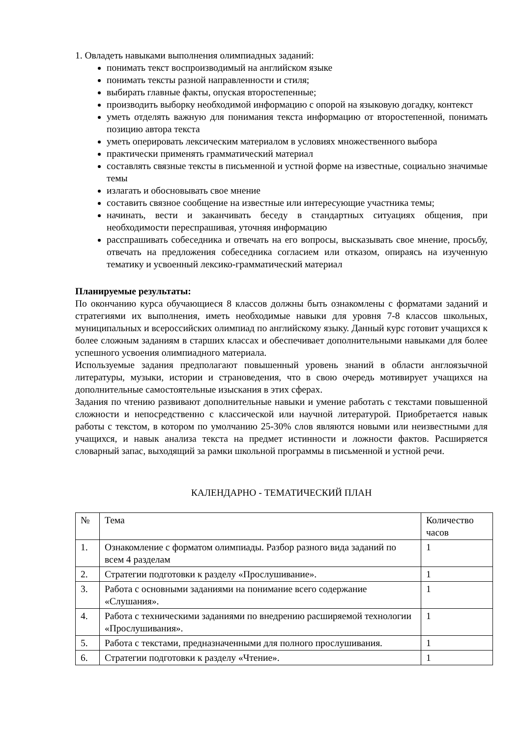1. Овладеть навыками выполнения олимпиадных заданий:
понимать текст воспроизводимый на английском языке
понимать тексты разной направленности и стиля;
выбирать главные факты, опуская второстепенные;
производить выборку необходимой информацию с опорой на языковую догадку, контекст
уметь отделять важную для понимания текста информацию от второстепенной, понимать позицию автора текста
уметь оперировать лексическим материалом в условиях множественного выбора
практически применять грамматический материал
составлять связные тексты в письменной и устной форме на известные, социально значимые темы
излагать и обосновывать свое мнение
составить связное сообщение на известные или интересующие участника темы;
начинать, вести и заканчивать беседу в стандартных ситуациях общения, при необходимости переспрашивая, уточняя информацию
расспрашивать собеседника и отвечать на его вопросы, высказывать свое мнение, просьбу, отвечать на предложения собеседника согласием или отказом, опираясь на изученную тематику и усвоенный лексико-грамматический материал
Планируемые результаты:
По окончанию курса обучающиеся 8 классов должны быть ознакомлены с форматами заданий и стратегиями их выполнения, иметь необходимые навыки для уровня 7-8 классов школьных, муниципальных и всероссийских олимпиад по английскому языку. Данный курс готовит учащихся к более сложным заданиям в старших классах и обеспечивает дополнительными навыками для более успешного усвоения олимпиадного материала.
Используемые задания предполагают повышенный уровень знаний в области англоязычной литературы, музыки, истории и страноведения, что в свою очередь мотивирует учащихся на дополнительные самостоятельные изыскания в этих сферах.
Задания по чтению развивают дополнительные навыки и умение работать с текстами повышенной сложности и непосредственно с классической или научной литературой. Приобретается навык работы с текстом, в котором по умолчанию 25-30% слов являются новыми или неизвестными для учащихся, и навык анализа текста на предмет истинности и ложности фактов. Расширяется словарный запас, выходящий за рамки школьной программы в письменной и устной речи.
КАЛЕНДАРНО - ТЕМАТИЧЕСКИЙ ПЛАН
| № | Тема | Количество часов |
| --- | --- | --- |
| 1. | Ознакомление с форматом олимпиады. Разбор разного вида заданий по всем 4 разделам | 1 |
| 2. | Стратегии подготовки к разделу «Прослушивание». | 1 |
| 3. | Работа с основными заданиями на понимание всего содержание «Слушания». | 1 |
| 4. | Работа с техническими заданиями по внедрению расширяемой технологии «Прослушивания». | 1 |
| 5. | Работа с текстами, предназначенными для полного прослушивания. | 1 |
| 6. | Стратегии подготовки к разделу «Чтение». | 1 |